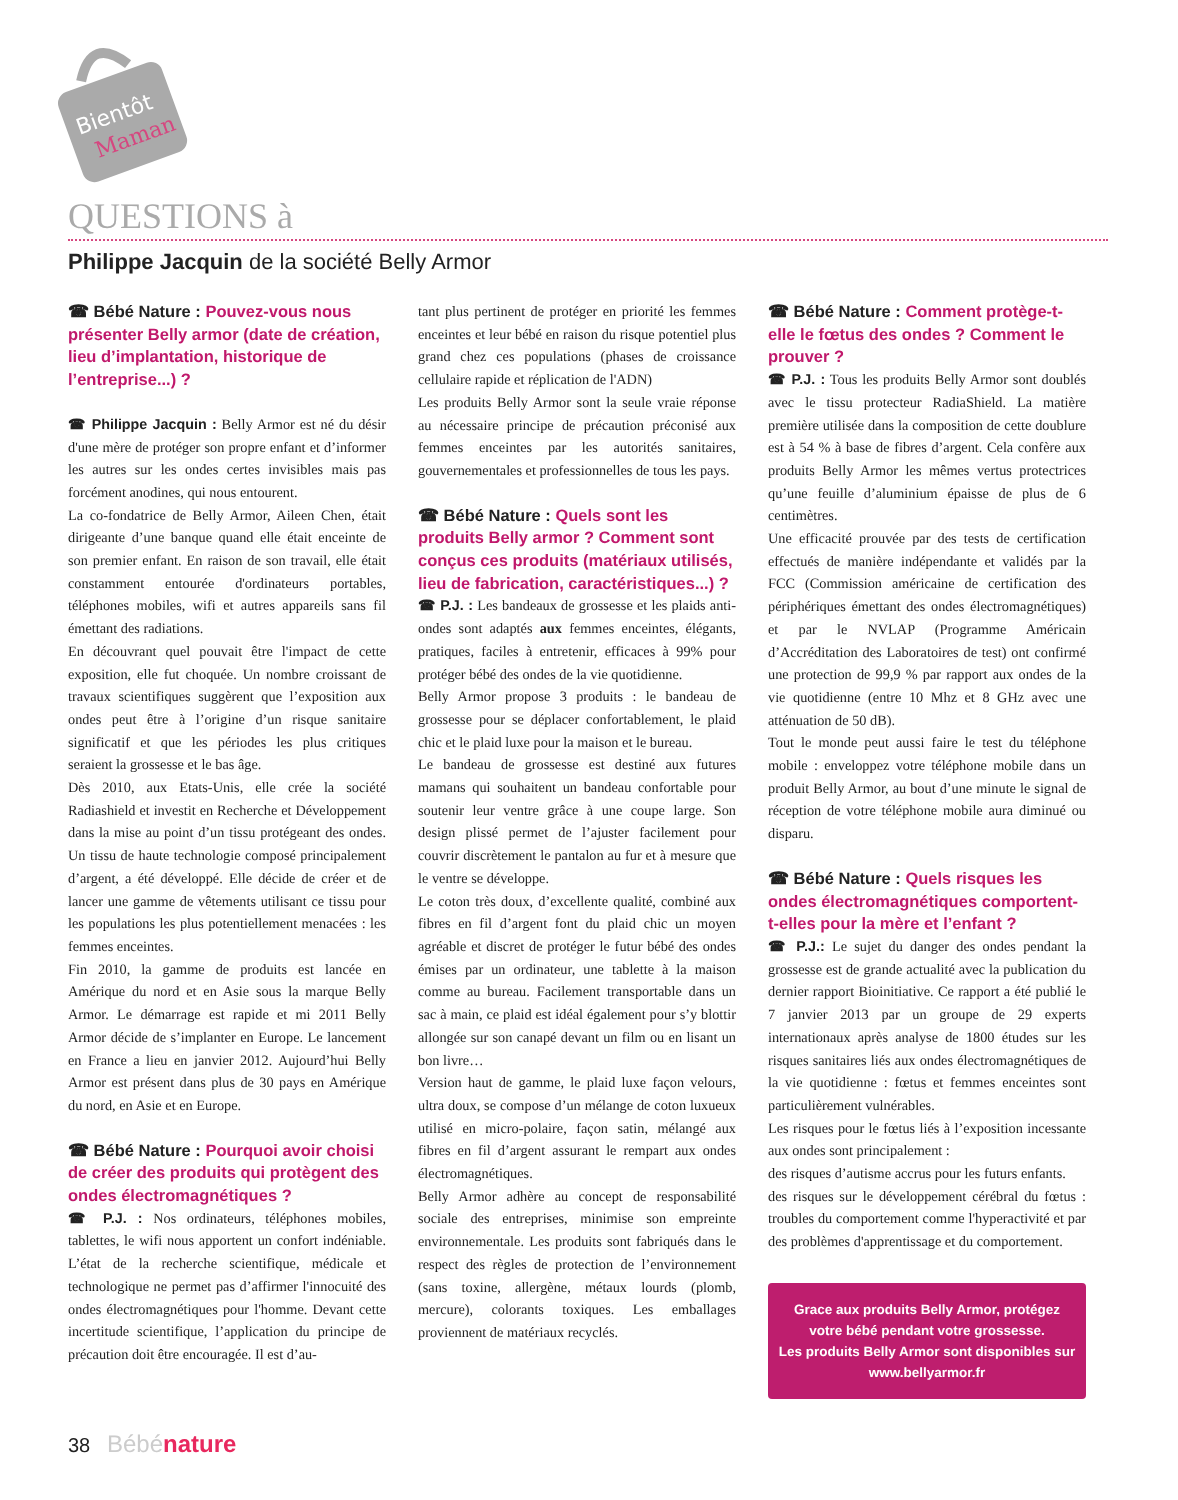Bientôt
Maman
QUESTIONS à
Philippe Jacquin de la société Belly Armor
☎ Bébé Nature : Pouvez-vous nous présenter Belly armor (date de création, lieu d’implantation, historique de l’entreprise...) ?
☎ Philippe Jacquin : Belly Armor est né du désir d'une mère de protéger son propre enfant et d’informer les autres sur les ondes certes invisibles mais pas forcément anodines, qui nous entourent.
La co-fondatrice de Belly Armor, Aileen Chen, était dirigeante d’une banque quand elle était enceinte de son premier enfant. En raison de son travail, elle était constamment entourée d'ordinateurs portables, téléphones mobiles, wifi et autres appareils sans fil émettant des radiations.
En découvrant quel pouvait être l'impact de cette exposition, elle fut choquée. Un nombre croissant de travaux scientifiques suggèrent que l’exposition aux ondes peut être à l’origine d’un risque sanitaire significatif et que les périodes les plus critiques seraient la grossesse et le bas âge.
Dès 2010, aux Etats-Unis, elle crée la société Radiashield et investit en Recherche et Développement dans la mise au point d’un tissu protégeant des ondes. Un tissu de haute technologie composé principalement d’argent, a été développé. Elle décide de créer et de lancer une gamme de vêtements utilisant ce tissu pour les populations les plus potentiellement menacées : les femmes enceintes.
Fin 2010, la gamme de produits est lancée en Amérique du nord et en Asie sous la marque Belly Armor. Le démarrage est rapide et mi 2011 Belly Armor décide de s’implanter en Europe. Le lancement en France a lieu en janvier 2012. Aujourd’hui Belly Armor est présent dans plus de 30 pays en Amérique du nord, en Asie et en Europe.
☎ Bébé Nature : Pourquoi avoir choisi de créer des produits qui protègent des ondes électromagnétiques ?
☎ P.J. : Nos ordinateurs, téléphones mobiles, tablettes, le wifi nous apportent un confort indéniable. L’état de la recherche scientifique, médicale et technologique ne permet pas d’affirmer l'innocuité des ondes électromagnétiques pour l'homme. Devant cette incertitude scientifique, l’application du principe de précaution doit être encouragée. Il est d’au-
tant plus pertinent de protéger en priorité les femmes enceintes et leur bébé en raison du risque potentiel plus grand chez ces populations (phases de croissance cellulaire rapide et réplication de l'ADN)
Les produits Belly Armor sont la seule vraie réponse au nécessaire principe de précaution préconisé aux femmes enceintes par les autorités sanitaires, gouvernementales et professionnelles de tous les pays.
☎ Bébé Nature : Quels sont les produits Belly armor ? Comment sont conçus ces produits (matériaux utilisés, lieu de fabrication, caractéristiques...) ?
☎ P.J. : Les bandeaux de grossesse et les plaids anti-ondes sont adaptés aux femmes enceintes, élégants, pratiques, faciles à entretenir, efficaces à 99% pour protéger bébé des ondes de la vie quotidienne.
Belly Armor propose 3 produits : le bandeau de grossesse pour se déplacer confortablement, le plaid chic et le plaid luxe pour la maison et le bureau.
Le bandeau de grossesse est destiné aux futures mamans qui souhaitent un bandeau confortable pour soutenir leur ventre grâce à une coupe large. Son design plissé permet de l’ajuster facilement pour couvrir discrètement le pantalon au fur et à mesure que le ventre se développe.
Le coton très doux, d’excellente qualité, combiné aux fibres en fil d’argent font du plaid chic un moyen agréable et discret de protéger le futur bébé des ondes émises par un ordinateur, une tablette à la maison comme au bureau. Facilement transportable dans un sac à main, ce plaid est idéal également pour s’y blottir allongée sur son canapé devant un film ou en lisant un bon livre…
Version haut de gamme, le plaid luxe façon velours, ultra doux, se compose d’un mélange de coton luxueux utilisé en micro-polaire, façon satin, mélangé aux fibres en fil d’argent assurant le rempart aux ondes électromagnétiques.
Belly Armor adhère au concept de responsabilité sociale des entreprises, minimise son empreinte environnementale. Les produits sont fabriqués dans le respect des règles de protection de l’environnement (sans toxine, allergène, métaux lourds (plomb, mercure), colorants toxiques. Les emballages proviennent de matériaux recyclés.
☎ Bébé Nature : Comment protège-t-elle le fœtus des ondes ? Comment le prouver ?
☎ P.J. : Tous les produits Belly Armor sont doublés avec le tissu protecteur RadiaShield. La matière première utilisée dans la composition de cette doublure est à 54 % à base de fibres d’argent. Cela confère aux produits Belly Armor les mêmes vertus protectrices qu’une feuille d’aluminium épaisse de plus de 6 centimètres.
Une efficacité prouvée par des tests de certification effectués de manière indépendante et validés par la FCC (Commission américaine de certification des périphériques émettant des ondes électromagnétiques) et par le NVLAP (Programme Américain d’Accréditation des Laboratoires de test) ont confirmé une protection de 99,9 % par rapport aux ondes de la vie quotidienne (entre 10 Mhz et 8 GHz avec une atténuation de 50 dB).
Tout le monde peut aussi faire le test du téléphone mobile : enveloppez votre téléphone mobile dans un produit Belly Armor, au bout d’une minute le signal de réception de votre téléphone mobile aura diminué ou disparu.
☎ Bébé Nature : Quels risques les ondes électromagnétiques comportent-t-elles pour la mère et l’enfant ?
☎ P.J.: Le sujet du danger des ondes pendant la grossesse est de grande actualité avec la publication du dernier rapport Bioinitiative. Ce rapport a été publié le 7 janvier 2013 par un groupe de 29 experts internationaux après analyse de 1800 études sur les risques sanitaires liés aux ondes électromagnétiques de la vie quotidienne : fœtus et femmes enceintes sont particulièrement vulnérables.
Les risques pour le fœtus liés à l’exposition incessante aux ondes sont principalement :
des risques d’autisme accrus pour les futurs enfants.
des risques sur le développement cérébral du fœtus : troubles du comportement comme l'hyperactivité et par des problèmes d'apprentissage et du comportement.
Grace aux produits Belly Armor, protégez votre bébé pendant votre grossesse.
Les produits Belly Armor sont disponibles sur www.bellyarmor.fr
38 Bébé nature